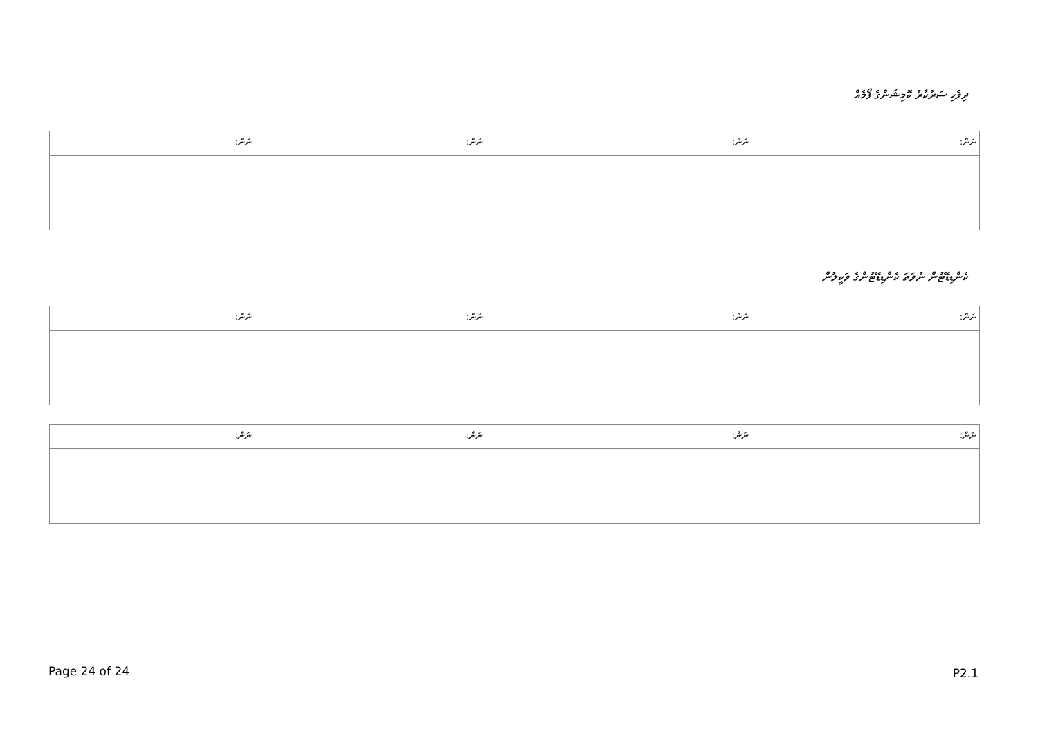ދިވެހި ސަރުކާރު ކޮމިޝަންގެ ފޯމެއް
| ނަން: | ނަން: | ނަން: | ނަން: |
ކެންޑިޑޭޓުން ނުވަތަ ކެންޑިޑޭޓުންގެ ވަކީލުން
| ނަން: | ނަން: | ނަން: | ނަން: |
| ނަން: | ނަން: | ނަން: | ނަން: |
Page 24 of 24 P2.1